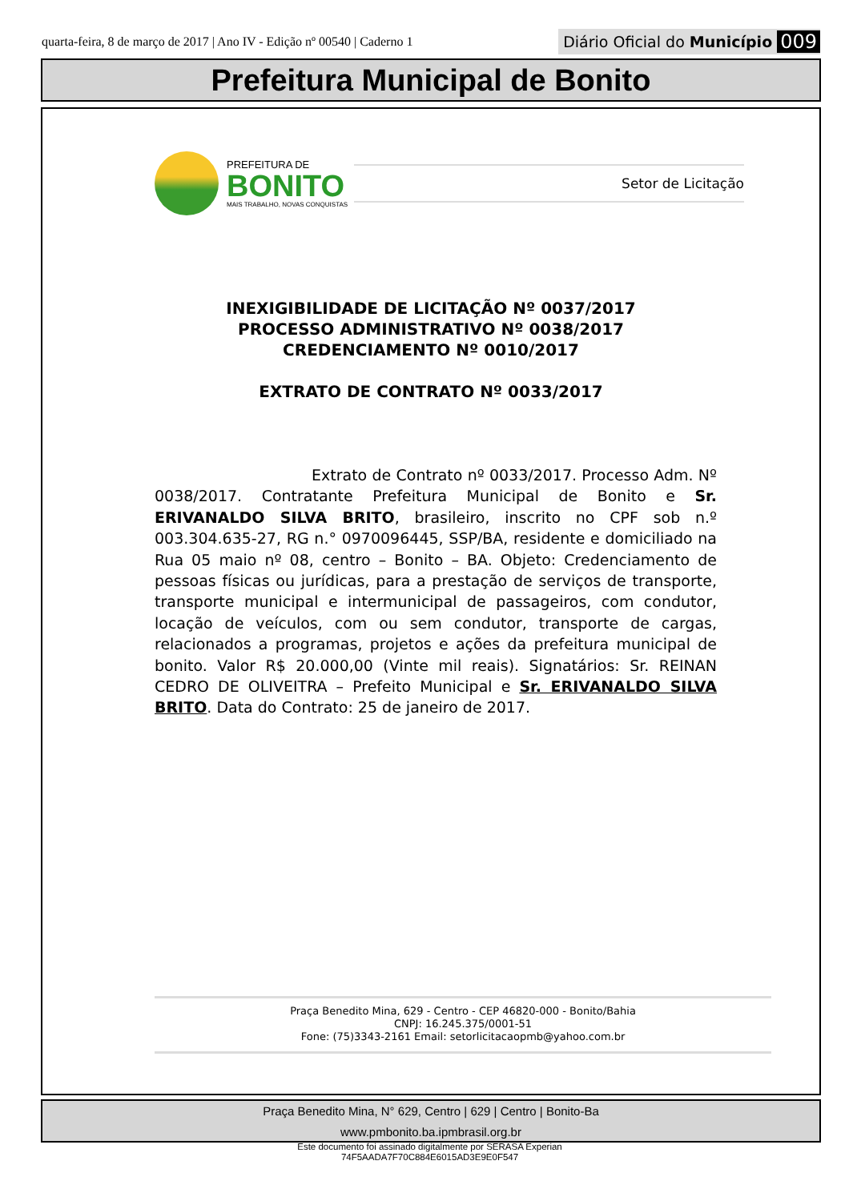quarta-feira, 8 de março de 2017 | Ano IV - Edição nº 00540 | Caderno 1
Diário Oficial do Município 009
Prefeitura Municipal de Bonito
PREFEITURA DE
BONITO
MAIS TRABALHO, NOVAS CONQUISTAS
Setor de Licitação
INEXIGIBILIDADE DE LICITAÇÃO Nº 0037/2017
PROCESSO ADMINISTRATIVO Nº 0038/2017
CREDENCIAMENTO Nº 0010/2017
EXTRATO DE CONTRATO Nº 0033/2017
Extrato de Contrato nº 0033/2017. Processo Adm. Nº 0038/2017. Contratante Prefeitura Municipal de Bonito e Sr. ERIVANALDO SILVA BRITO, brasileiro, inscrito no CPF sob n.º 003.304.635-27, RG n.° 0970096445, SSP/BA, residente e domiciliado na Rua 05 maio nº 08, centro – Bonito – BA. Objeto: Credenciamento de pessoas físicas ou jurídicas, para a prestação de serviços de transporte, transporte municipal e intermunicipal de passageiros, com condutor, locação de veículos, com ou sem condutor, transporte de cargas, relacionados a programas, projetos e ações da prefeitura municipal de bonito. Valor R$ 20.000,00 (Vinte mil reais). Signatários: Sr. REINAN CEDRO DE OLIVEITRA – Prefeito Municipal e Sr. ERIVANALDO SILVA BRITO. Data do Contrato: 25 de janeiro de 2017.
Praça Benedito Mina, 629 - Centro - CEP 46820-000 - Bonito/Bahia
CNPJ: 16.245.375/0001-51
Fone: (75)3343-2161 Email: setorlicitacaopmb@yahoo.com.br
Praça Benedito Mina, N° 629, Centro | 629 | Centro | Bonito-Ba
www.pmbonito.ba.ipmbrasil.org.br
Este documento foi assinado digitalmente por SERASA Experian
74F5AADA7F70C884E6015AD3E9E0F547